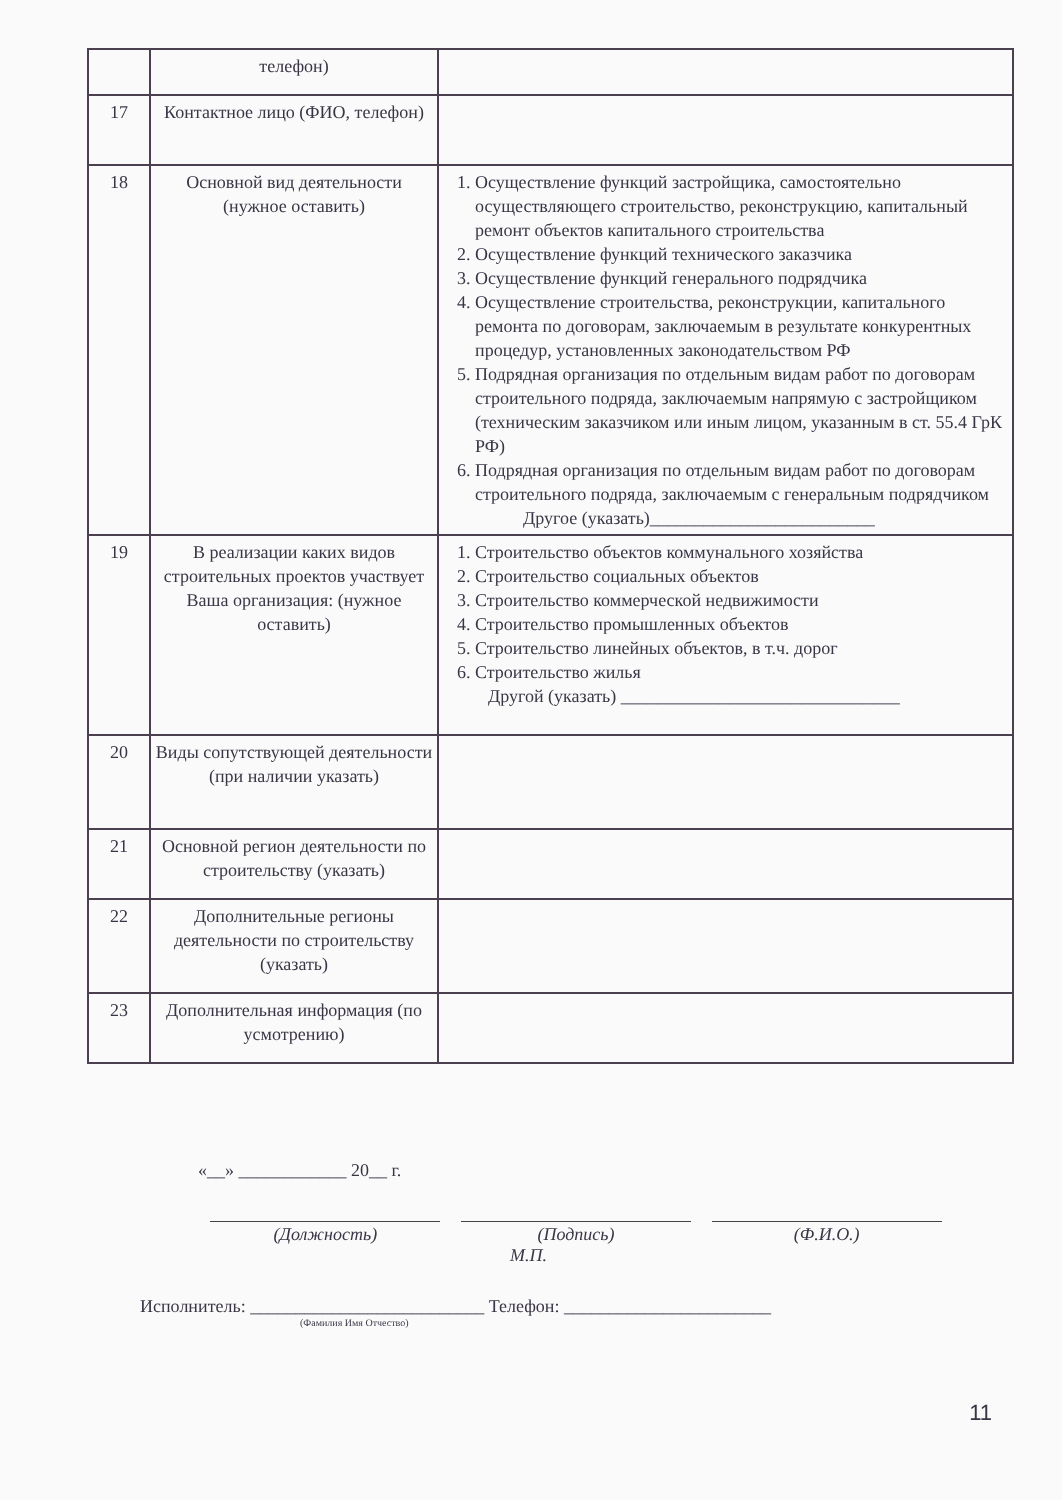| | телефон) | |
| 17 | Контактное лицо (ФИО, телефон) | |
| 18 | Основной вид деятельности (нужное оставить) | 1. Осуществление функций застройщика, самостоятельно осуществляющего строительство, реконструкцию, капитальный ремонт объектов капитального строительства 2. Осуществление функций технического заказчика 3. Осуществление функций генерального подрядчика 4. Осуществление строительства, реконструкции, капитального ремонта по договорам, заключаемым в результате конкурентных процедур, установленных законодательством РФ 5. Подрядная организация по отдельным видам работ по договорам строительного подряда, заключаемым напрямую с застройщиком (техническим заказчиком или иным лицом, указанным в ст. 55.4 ГрК РФ) 6. Подрядная организация по отдельным видам работ по договорам строительного подряда, заключаемым с генеральным подрядчиком Другое (указать)_________________________ |
| 19 | В реализации каких видов строительных проектов участвует Ваша организация: (нужное оставить) | 1. Строительство объектов коммунального хозяйства 2. Строительство социальных объектов 3. Строительство коммерческой недвижимости 4. Строительство промышленных объектов 5. Строительство линейных объектов, в т.ч. дорог 6. Строительство жилья Другой (указать) _______________________________ |
| 20 | Виды сопутствующей деятельности (при наличии указать) | |
| 21 | Основной регион деятельности по строительству (указать) | |
| 22 | Дополнительные регионы деятельности по строительству (указать) | |
| 23 | Дополнительная информация (по усмотрению) | |
«__» ____________ 20__ г.
(Должность) (Подпись) (Ф.И.О.)
М.П.
Исполнитель: __________________________ Телефон: _______________________
(Фамилия Имя Отчество)
11